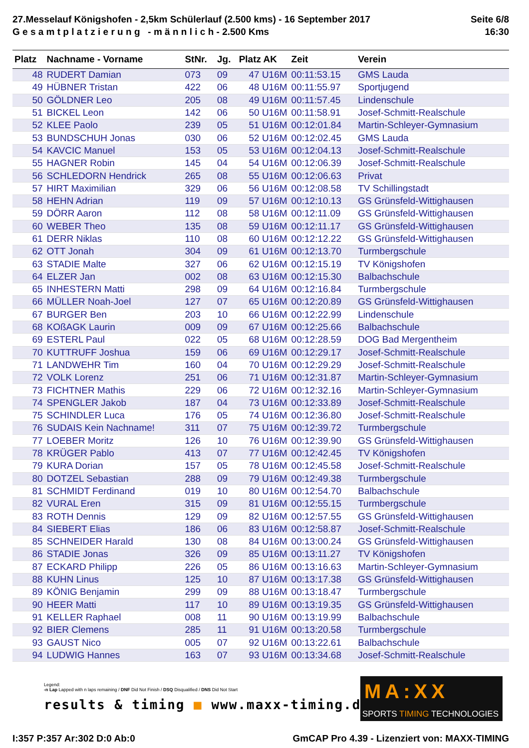27.Messelauf Königshofen - 2,5km Schülerlauf (2.500 kms) - 16 September 2017
G e s a m t p l a t z i e r u n g - m ä n n l i c h - 2.500 Kms
Seite 6/8
16:30
| Platz | Nachname - Vorname | StNr. | Jg. | Platz AK | Zeit | Verein |
| --- | --- | --- | --- | --- | --- | --- |
| 48 | RUDERT Damian | 073 | 09 | 47 U16M | 00:11:53.15 | GMS Lauda |
| 49 | HÜBNER Tristan | 422 | 06 | 48 U16M | 00:11:55.97 | Sportjugend |
| 50 | GÖLDNER Leo | 205 | 08 | 49 U16M | 00:11:57.45 | Lindenschule |
| 51 | BICKEL Leon | 142 | 06 | 50 U16M | 00:11:58.91 | Josef-Schmitt-Realschule |
| 52 | KLEE Paolo | 239 | 05 | 51 U16M | 00:12:01.84 | Martin-Schleyer-Gymnasium |
| 53 | BUNDSCHUH Jonas | 030 | 06 | 52 U16M | 00:12:02.45 | GMS Lauda |
| 54 | KAVCIC Manuel | 153 | 05 | 53 U16M | 00:12:04.13 | Josef-Schmitt-Realschule |
| 55 | HAGNER Robin | 145 | 04 | 54 U16M | 00:12:06.39 | Josef-Schmitt-Realschule |
| 56 | SCHLEDORN Hendrick | 265 | 08 | 55 U16M | 00:12:06.63 | Privat |
| 57 | HIRT Maximilian | 329 | 06 | 56 U16M | 00:12:08.58 | TV Schillingstadt |
| 58 | HEHN Adrian | 119 | 09 | 57 U16M | 00:12:10.13 | GS Grünsfeld-Wittighausen |
| 59 | DÖRR Aaron | 112 | 08 | 58 U16M | 00:12:11.09 | GS Grünsfeld-Wittighausen |
| 60 | WEBER Theo | 135 | 08 | 59 U16M | 00:12:11.17 | GS Grünsfeld-Wittighausen |
| 61 | DERR Niklas | 110 | 08 | 60 U16M | 00:12:12.22 | GS Grünsfeld-Wittighausen |
| 62 | OTT Jonah | 304 | 09 | 61 U16M | 00:12:13.70 | Turmbergschule |
| 63 | STADIE Malte | 327 | 06 | 62 U16M | 00:12:15.19 | TV Königshofen |
| 64 | ELZER Jan | 002 | 08 | 63 U16M | 00:12:15.30 | Balbachschule |
| 65 | INHESTERN Matti | 298 | 09 | 64 U16M | 00:12:16.84 | Turmbergschule |
| 66 | MÜLLER Noah-Joel | 127 | 07 | 65 U16M | 00:12:20.89 | GS Grünsfeld-Wittighausen |
| 67 | BURGER Ben | 203 | 10 | 66 U16M | 00:12:22.99 | Lindenschule |
| 68 | KOßAGK Laurin | 009 | 09 | 67 U16M | 00:12:25.66 | Balbachschule |
| 69 | ESTERL Paul | 022 | 05 | 68 U16M | 00:12:28.59 | DOG Bad Mergentheim |
| 70 | KUTTRUFF Joshua | 159 | 06 | 69 U16M | 00:12:29.17 | Josef-Schmitt-Realschule |
| 71 | LANDWEHR Tim | 160 | 04 | 70 U16M | 00:12:29.29 | Josef-Schmitt-Realschule |
| 72 | VOLK Lorenz | 251 | 06 | 71 U16M | 00:12:31.87 | Martin-Schleyer-Gymnasium |
| 73 | FICHTNER Mathis | 229 | 06 | 72 U16M | 00:12:32.16 | Martin-Schleyer-Gymnasium |
| 74 | SPENGLER Jakob | 187 | 04 | 73 U16M | 00:12:33.89 | Josef-Schmitt-Realschule |
| 75 | SCHINDLER Luca | 176 | 05 | 74 U16M | 00:12:36.80 | Josef-Schmitt-Realschule |
| 76 | SUDAIS Kein Nachname! | 311 | 07 | 75 U16M | 00:12:39.72 | Turmbergschule |
| 77 | LOEBER Moritz | 126 | 10 | 76 U16M | 00:12:39.90 | GS Grünsfeld-Wittighausen |
| 78 | KRÜGER Pablo | 413 | 07 | 77 U16M | 00:12:42.45 | TV Königshofen |
| 79 | KURA Dorian | 157 | 05 | 78 U16M | 00:12:45.58 | Josef-Schmitt-Realschule |
| 80 | DOTZEL Sebastian | 288 | 09 | 79 U16M | 00:12:49.38 | Turmbergschule |
| 81 | SCHMIDT Ferdinand | 019 | 10 | 80 U16M | 00:12:54.70 | Balbachschule |
| 82 | VURAL Eren | 315 | 09 | 81 U16M | 00:12:55.15 | Turmbergschule |
| 83 | ROTH Dennis | 129 | 09 | 82 U16M | 00:12:57.55 | GS Grünsfeld-Wittighausen |
| 84 | SIEBERT Elias | 186 | 06 | 83 U16M | 00:12:58.87 | Josef-Schmitt-Realschule |
| 85 | SCHNEIDER Harald | 130 | 08 | 84 U16M | 00:13:00.24 | GS Grünsfeld-Wittighausen |
| 86 | STADIE Jonas | 326 | 09 | 85 U16M | 00:13:11.27 | TV Königshofen |
| 87 | ECKARD Philipp | 226 | 05 | 86 U16M | 00:13:16.63 | Martin-Schleyer-Gymnasium |
| 88 | KUHN Linus | 125 | 10 | 87 U16M | 00:13:17.38 | GS Grünsfeld-Wittighausen |
| 89 | KÖNIG Benjamin | 299 | 09 | 88 U16M | 00:13:18.47 | Turmbergschule |
| 90 | HEER Matti | 117 | 10 | 89 U16M | 00:13:19.35 | GS Grünsfeld-Wittighausen |
| 91 | KELLER Raphael | 008 | 11 | 90 U16M | 00:13:19.99 | Balbachschule |
| 92 | BIER Clemens | 285 | 11 | 91 U16M | 00:13:20.58 | Turmbergschule |
| 93 | GAUST Nico | 005 | 07 | 92 U16M | 00:13:22.61 | Balbachschule |
| 94 | LUDWIG Hannes | 163 | 07 | 93 U16M | 00:13:34.68 | Josef-Schmitt-Realschule |
Legend:
-n Lap Lapped with n laps remaining / DNF Did Not Finish / DSQ Disqualified / DNS Did Not Start
results & timing ■ www.maxx-timing.de
MA:XX
SPORTS TIMING TECHNOLOGIES
I:357 P:357 Ar:302 D:0 Ab:0 GmCAP Pro 4.39 - Lizenziert von: MAXX-TIMING